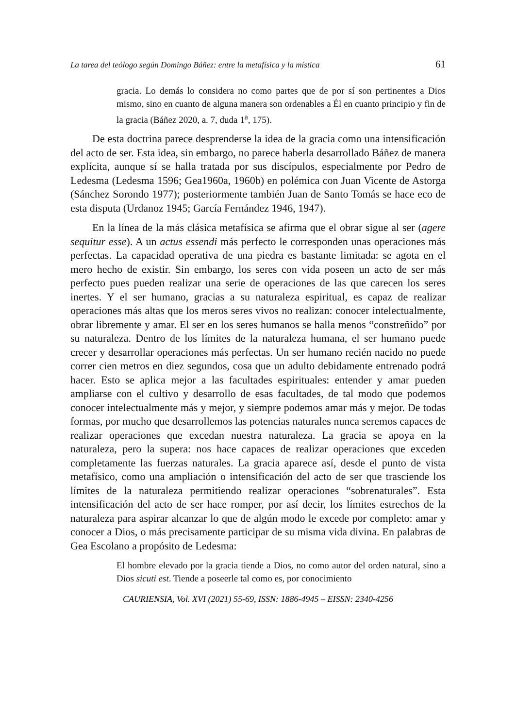La tarea del teólogo según Domingo Báñez: entre la metafísica y la mística 61
gracia. Lo demás lo considera no como partes que de por sí son pertinentes a Dios mismo, sino en cuanto de alguna manera son ordenables a Él en cuanto principio y fin de la gracia (Báñez 2020, a. 7, duda 1<sup>a</sup>, 175).
De esta doctrina parece desprenderse la idea de la gracia como una intensificación del acto de ser. Esta idea, sin embargo, no parece haberla desarrollado Báñez de manera explícita, aunque sí se halla tratada por sus discípulos, especialmente por Pedro de Ledesma (Ledesma 1596; Gea1960a, 1960b) en polémica con Juan Vicente de Astorga (Sánchez Sorondo 1977); posteriormente también Juan de Santo Tomás se hace eco de esta disputa (Urdanoz 1945; García Fernández 1946, 1947).
En la línea de la más clásica metafísica se afirma que el obrar sigue al ser (agere sequitur esse). A un actus essendi más perfecto le corresponden unas operaciones más perfectas. La capacidad operativa de una piedra es bastante limitada: se agota en el mero hecho de existir. Sin embargo, los seres con vida poseen un acto de ser más perfecto pues pueden realizar una serie de operaciones de las que carecen los seres inertes. Y el ser humano, gracias a su naturaleza espiritual, es capaz de realizar operaciones más altas que los meros seres vivos no realizan: conocer intelectualmente, obrar libremente y amar. El ser en los seres humanos se halla menos “constreñido” por su naturaleza. Dentro de los límites de la naturaleza humana, el ser humano puede crecer y desarrollar operaciones más perfectas. Un ser humano recién nacido no puede correr cien metros en diez segundos, cosa que un adulto debidamente entrenado podrá hacer. Esto se aplica mejor a las facultades espirituales: entender y amar pueden ampliarse con el cultivo y desarrollo de esas facultades, de tal modo que podemos conocer intelectualmente más y mejor, y siempre podemos amar más y mejor. De todas formas, por mucho que desarrollemos las potencias naturales nunca seremos capaces de realizar operaciones que excedan nuestra naturaleza. La gracia se apoya en la naturaleza, pero la supera: nos hace capaces de realizar operaciones que exceden completamente las fuerzas naturales. La gracia aparece así, desde el punto de vista metafísico, como una ampliación o intensificación del acto de ser que trasciende los límites de la naturaleza permitiendo realizar operaciones “sobrenaturales”. Esta intensificación del acto de ser hace romper, por así decir, los límites estrechos de la naturaleza para aspirar alcanzar lo que de algún modo le excede por completo: amar y conocer a Dios, o más precisamente participar de su misma vida divina. En palabras de Gea Escolano a propósito de Ledesma:
El hombre elevado por la gracia tiende a Dios, no como autor del orden natural, sino a Dios sicuti est. Tiende a poseerle tal como es, por conocimiento
CAURIENSIA, Vol. XVI (2021) 55-69, ISSN: 1886-4945 – EISSN: 2340-4256